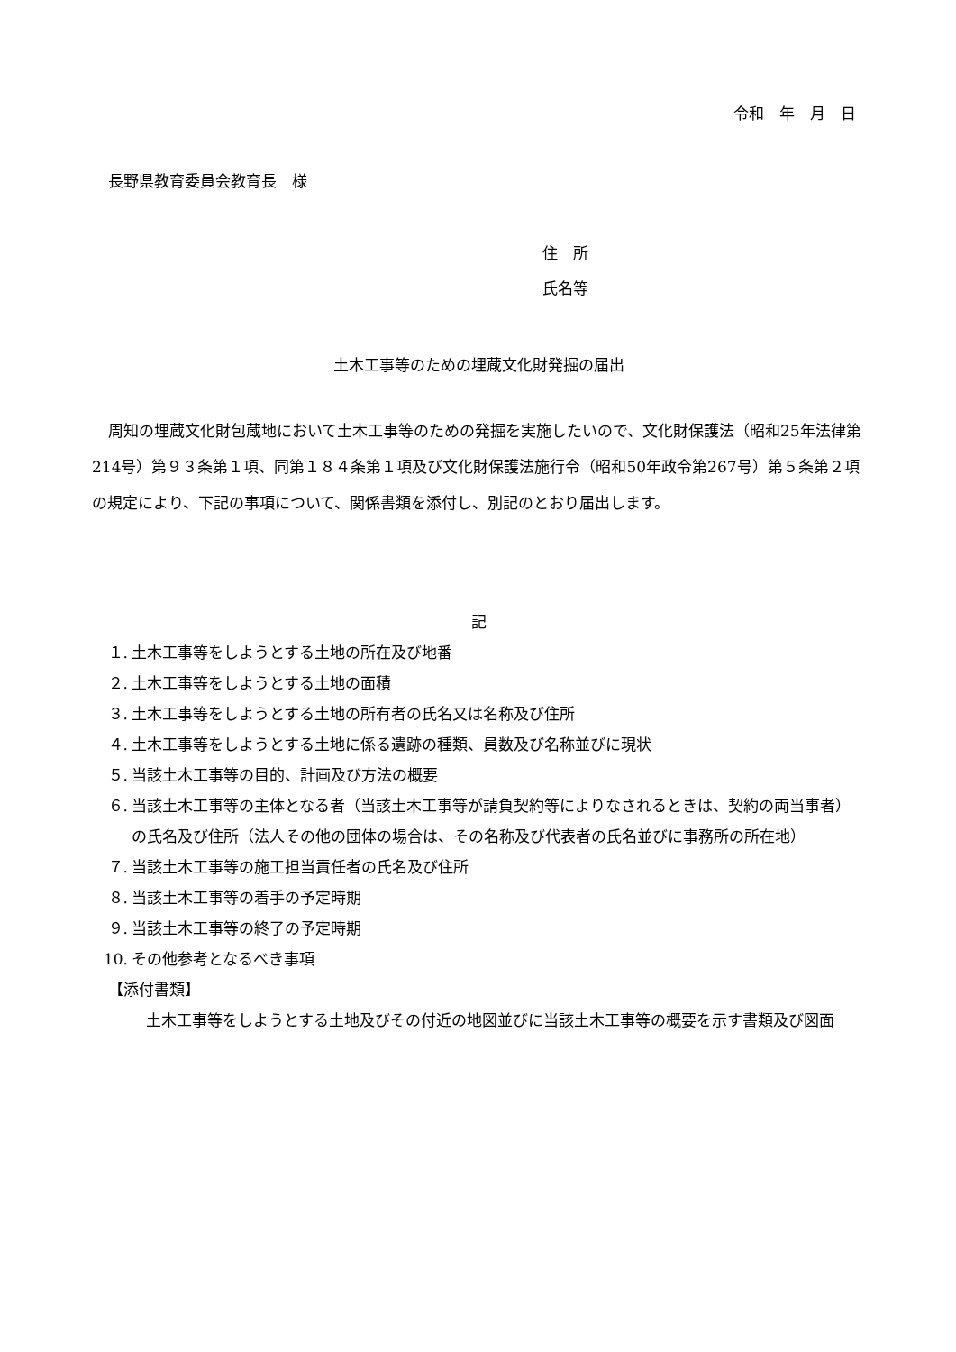令和　年　月　日
長野県教育委員会教育長　様
住　所
氏名等
土木工事等のための埋蔵文化財発掘の届出
周知の埋蔵文化財包蔵地において土木工事等のための発掘を実施したいので、文化財保護法（昭和25年法律第214号）第９３条第１項、同第１８４条第１項及び文化財保護法施行令（昭和50年政令第267号）第５条第２項の規定により、下記の事項について、関係書類を添付し、別記のとおり届出します。
記
１. 土木工事等をしようとする土地の所在及び地番
２. 土木工事等をしようとする土地の面積
３. 土木工事等をしようとする土地の所有者の氏名又は名称及び住所
４. 土木工事等をしようとする土地に係る遺跡の種類、員数及び名称並びに現状
５. 当該土木工事等の目的、計画及び方法の概要
６. 当該土木工事等の主体となる者（当該土木工事等が請負契約等によりなされるときは、契約の両当事者）の氏名及び住所（法人その他の団体の場合は、その名称及び代表者の氏名並びに事務所の所在地）
７. 当該土木工事等の施工担当責任者の氏名及び住所
８. 当該土木工事等の着手の予定時期
９. 当該土木工事等の終了の予定時期
10. その他参考となるべき事項
【添付書類】
土木工事等をしようとする土地及びその付近の地図並びに当該土木工事等の概要を示す書類及び図面